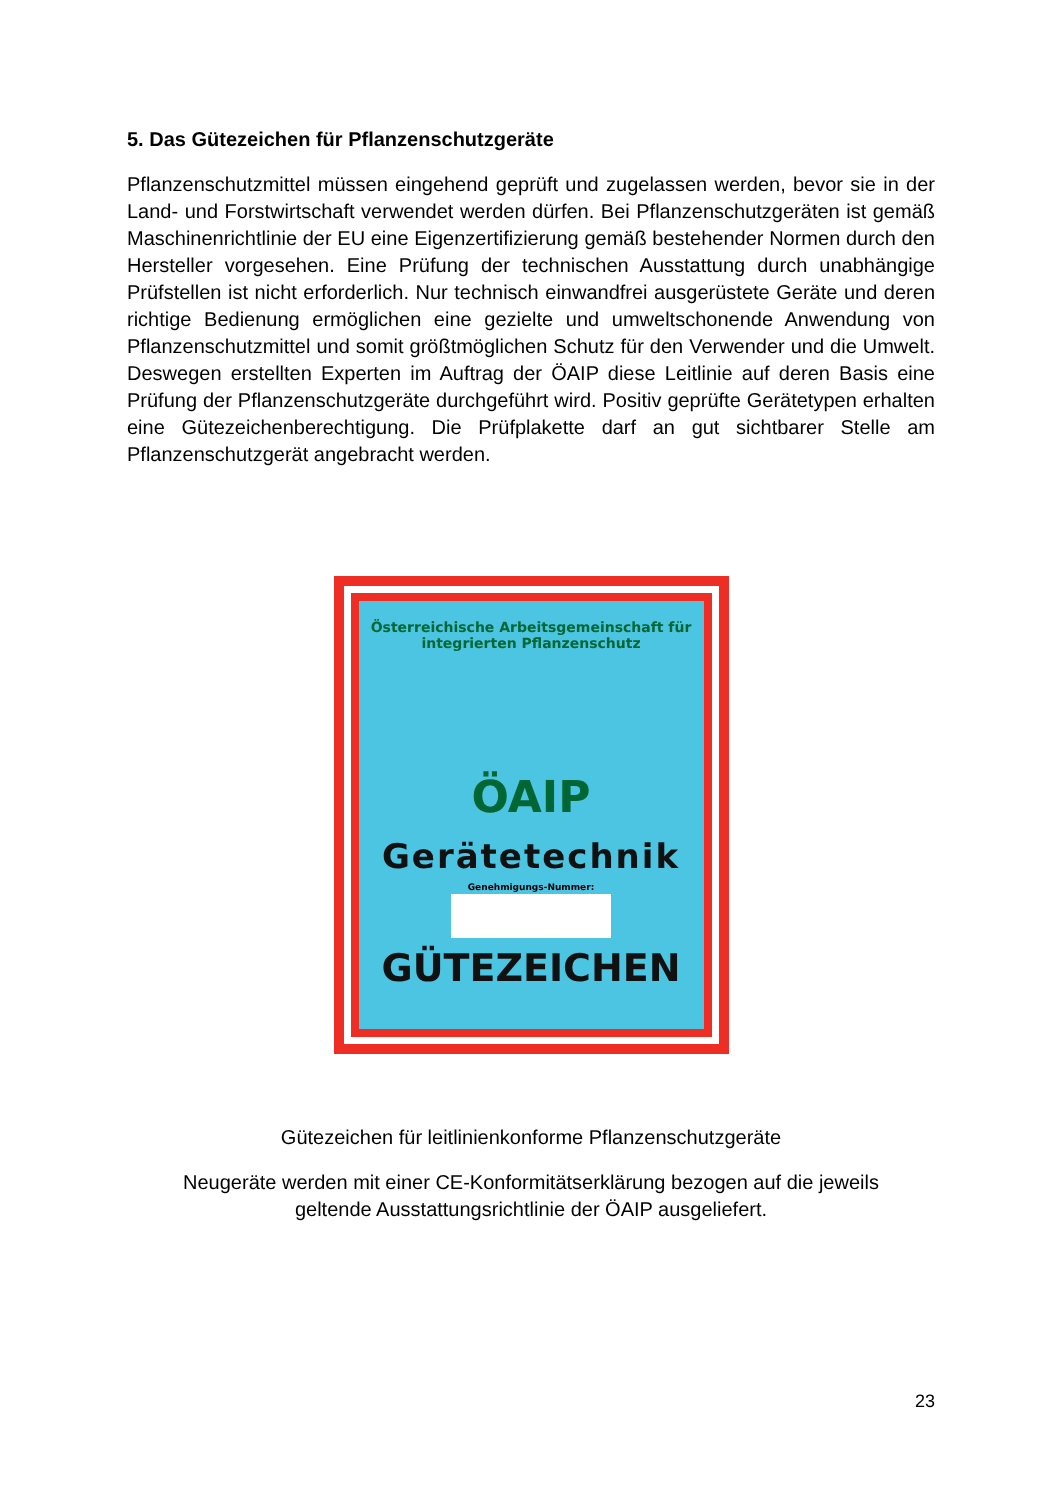5. Das Gütezeichen für Pflanzenschutzgeräte
Pflanzenschutzmittel müssen eingehend geprüft und zugelassen werden, bevor sie in der Land- und Forstwirtschaft verwendet werden dürfen. Bei Pflanzenschutzgeräten ist gemäß Maschinenrichtlinie der EU eine Eigenzertifizierung gemäß bestehender Normen durch den Hersteller vorgesehen. Eine Prüfung der technischen Ausstattung durch unabhängige Prüfstellen ist nicht erforderlich. Nur technisch einwandfrei ausgerüstete Geräte und deren richtige Bedienung ermöglichen eine gezielte und umweltschonende Anwendung von Pflanzenschutzmittel und somit größtmöglichen Schutz für den Verwender und die Umwelt. Deswegen erstellten Experten im Auftrag der ÖAIP diese Leitlinie auf deren Basis eine Prüfung der Pflanzenschutzgeräte durchgeführt wird. Positiv geprüfte Gerätetypen erhalten eine Gütezeichenberechtigung. Die Prüfplakette darf an gut sichtbarer Stelle am Pflanzenschutzgerät angebracht werden.
Österreichische Arbeitsgemeinschaft für integrierten Pflanzenschutz
ÖAIP
Gerätetechnik
Genehmigungs-Nummer:
GÜTEZEICHEN
Gütezeichen für leitlinienkonforme Pflanzenschutzgeräte
Neugeräte werden mit einer CE-Konformitätserklärung bezogen auf die jeweils
geltende Ausstattungsrichtlinie der ÖAIP ausgeliefert.
23